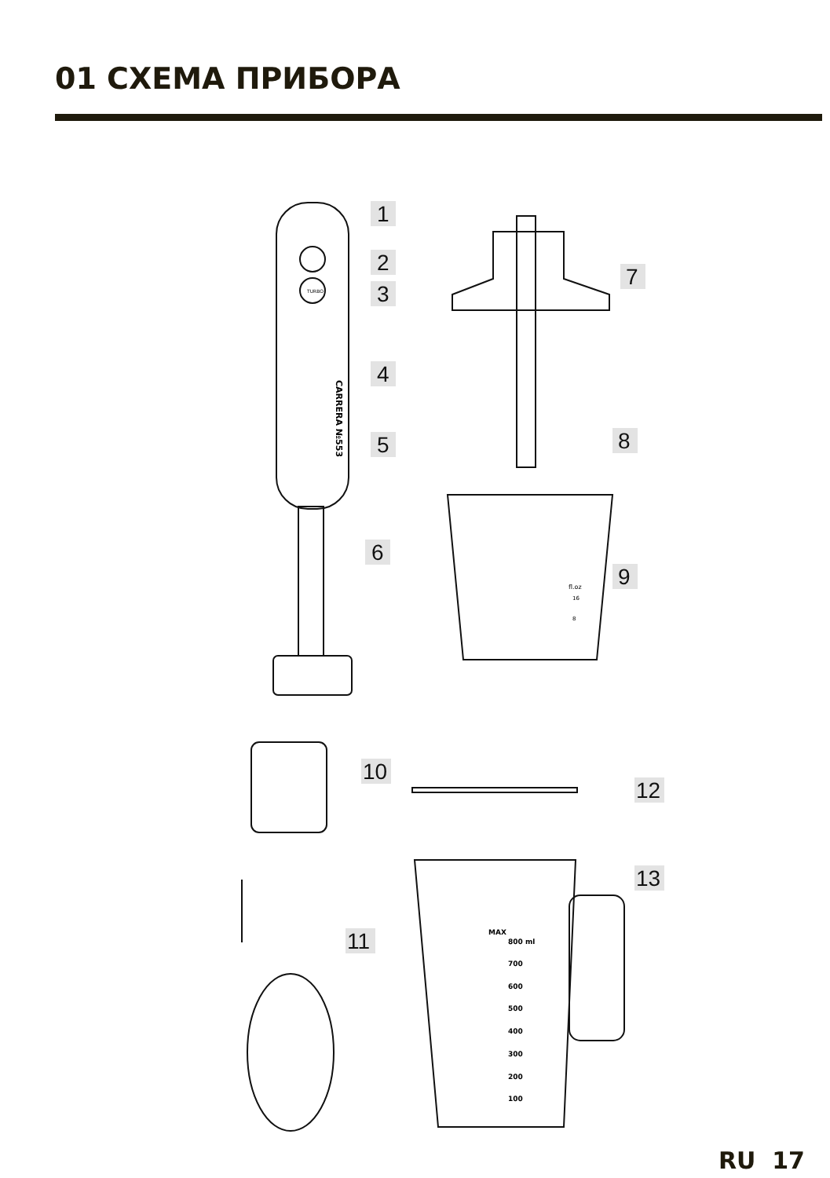01 СХЕМА ПРИБОРА
1
2
3
4
5
6
7
8
9
10
12
13
11
CARRERA №553
TURBO
fl.oz
16
8
MAX
800 ml
700
600
500
400
300
200
100
RU 17